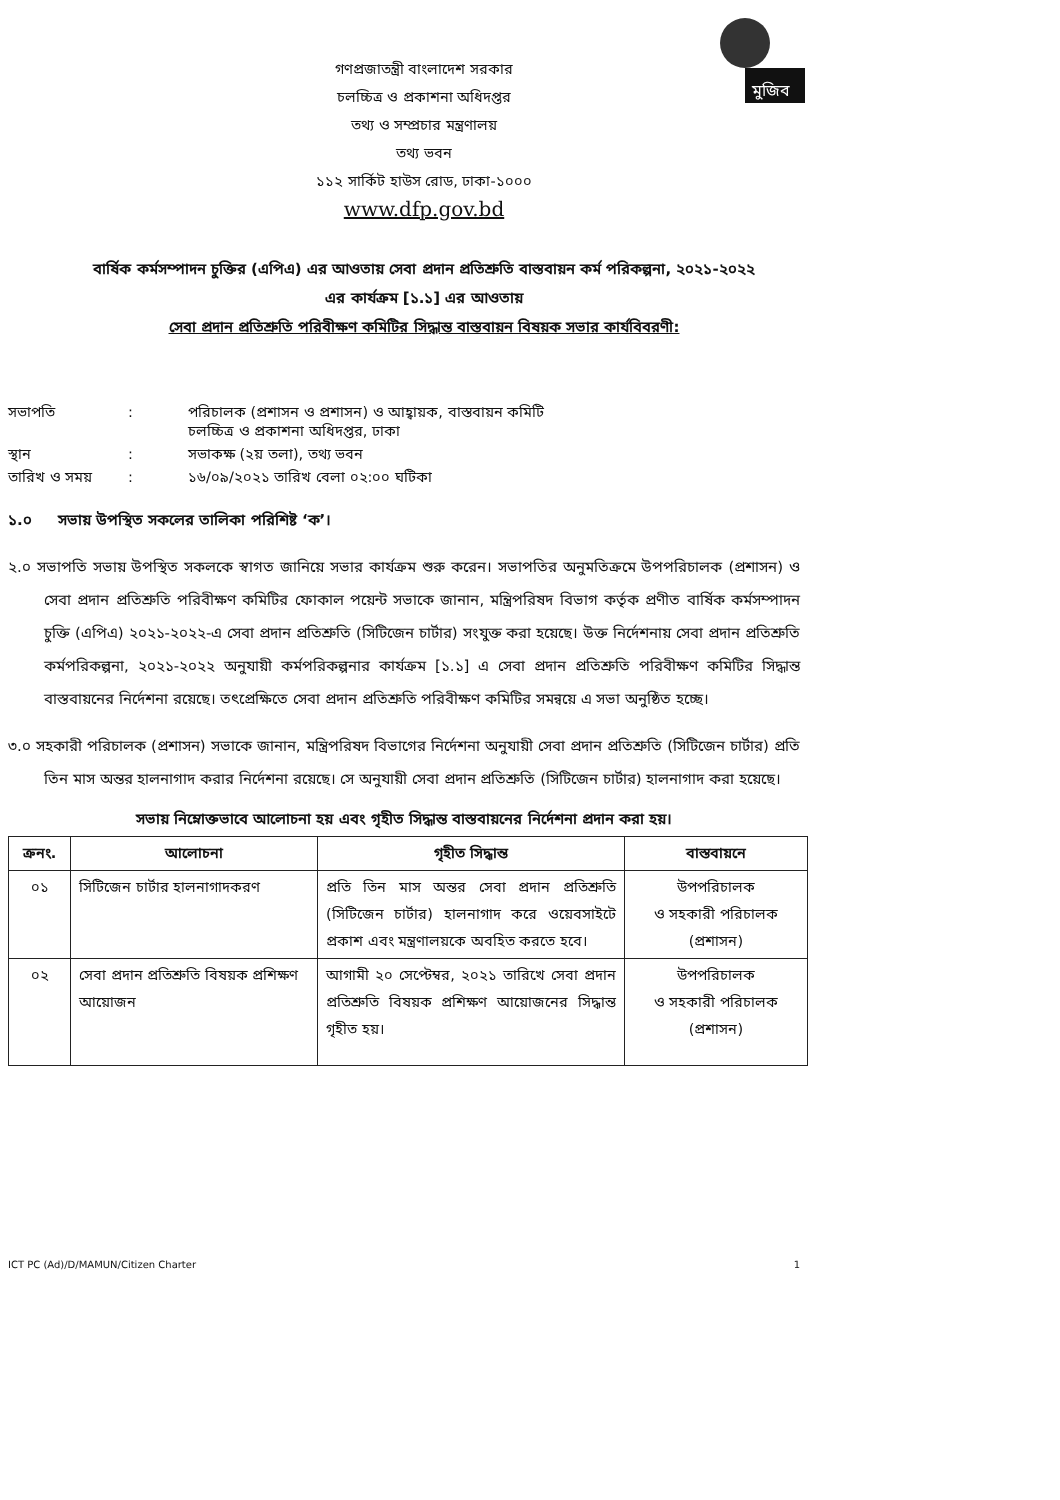মুজিব
গণপ্রজাতন্ত্রী বাংলাদেশ সরকার
চলচ্চিত্র ও প্রকাশনা অধিদপ্তর
তথ্য ও সম্প্রচার মন্ত্রণালয়
তথ্য ভবন
১১২ সার্কিট হাউস রোড, ঢাকা-১০০০
www.dfp.gov.bd
বার্ষিক কর্মসম্পাদন চুক্তির (এপিএ) এর আওতায় সেবা প্রদান প্রতিশ্রুতি বাস্তবায়ন কর্ম পরিকল্পনা, ২০২১-২০২২
এর কার্যক্রম [১.১] এর আওতায়
সেবা প্রদান প্রতিশ্রুতি পরিবীক্ষণ কমিটির সিদ্ধান্ত বাস্তবায়ন বিষয়ক সভার কার্যবিবরণী:
| সভাপতি | : | পরিচালক (প্রশাসন ও প্রশাসন) ও আহ্বায়ক, বাস্তবায়ন কমিটি চলচ্চিত্র ও প্রকাশনা অধিদপ্তর, ঢাকা |
| স্থান | : | সভাকক্ষ (২য় তলা), তথ্য ভবন |
| তারিখ ও সময় | : | ১৬/০৯/২০২১ তারিখ বেলা ০২:০০ ঘটিকা |
১.০ সভায় উপস্থিত সকলের তালিকা পরিশিষ্ট ‘ক’।
২.০ সভাপতি সভায় উপস্থিত সকলকে স্বাগত জানিয়ে সভার কার্যক্রম শুরু করেন। সভাপতির অনুমতিক্রমে উপপরিচালক (প্রশাসন) ও সেবা প্রদান প্রতিশ্রুতি পরিবীক্ষণ কমিটির ফোকাল পয়েন্ট সভাকে জানান, মন্ত্রিপরিষদ বিভাগ কর্তৃক প্রণীত বার্ষিক কর্মসম্পাদন চুক্তি (এপিএ) ২০২১-২০২২-এ সেবা প্রদান প্রতিশ্রুতি (সিটিজেন চার্টার) সংযুক্ত করা হয়েছে। উক্ত নির্দেশনায় সেবা প্রদান প্রতিশ্রুতি কর্মপরিকল্পনা, ২০২১-২০২২ অনুযায়ী কর্মপরিকল্পনার কার্যক্রম [১.১] এ সেবা প্রদান প্রতিশ্রুতি পরিবীক্ষণ কমিটির সিদ্ধান্ত বাস্তবায়নের নির্দেশনা রয়েছে। তৎপ্রেক্ষিতে সেবা প্রদান প্রতিশ্রুতি পরিবীক্ষণ কমিটির সমন্বয়ে এ সভা অনুষ্ঠিত হচ্ছে।
৩.০ সহকারী পরিচালক (প্রশাসন) সভাকে জানান, মন্ত্রিপরিষদ বিভাগের নির্দেশনা অনুযায়ী সেবা প্রদান প্রতিশ্রুতি (সিটিজেন চার্টার) প্রতি তিন মাস অন্তর হালনাগাদ করার নির্দেশনা রয়েছে। সে অনুযায়ী সেবা প্রদান প্রতিশ্রুতি (সিটিজেন চার্টার) হালনাগাদ করা হয়েছে।
সভায় নিম্নোক্তভাবে আলোচনা হয় এবং গৃহীত সিদ্ধান্ত বাস্তবায়নের নির্দেশনা প্রদান করা হয়।
| ক্রনং. | আলোচনা | গৃহীত সিদ্ধান্ত | বাস্তবায়নে |
| --- | --- | --- | --- |
| ০১ | সিটিজেন চার্টার হালনাগাদকরণ | প্রতি তিন মাস অন্তর সেবা প্রদান প্রতিশ্রুতি (সিটিজেন চার্টার) হালনাগাদ করে ওয়েবসাইটে প্রকাশ এবং মন্ত্রণালয়কে অবহিত করতে হবে। | উপপরিচালক ও সহকারী পরিচালক (প্রশাসন) |
| ০২ | সেবা প্রদান প্রতিশ্রুতি বিষয়ক প্রশিক্ষণ আয়োজন | আগামী ২০ সেপ্টেম্বর, ২০২১ তারিখে সেবা প্রদান প্রতিশ্রুতি বিষয়ক প্রশিক্ষণ আয়োজনের সিদ্ধান্ত গৃহীত হয়। | উপপরিচালক ও সহকারী পরিচালক (প্রশাসন) |
ICT PC (Ad)/D/MAMUN/Citizen Charter 1